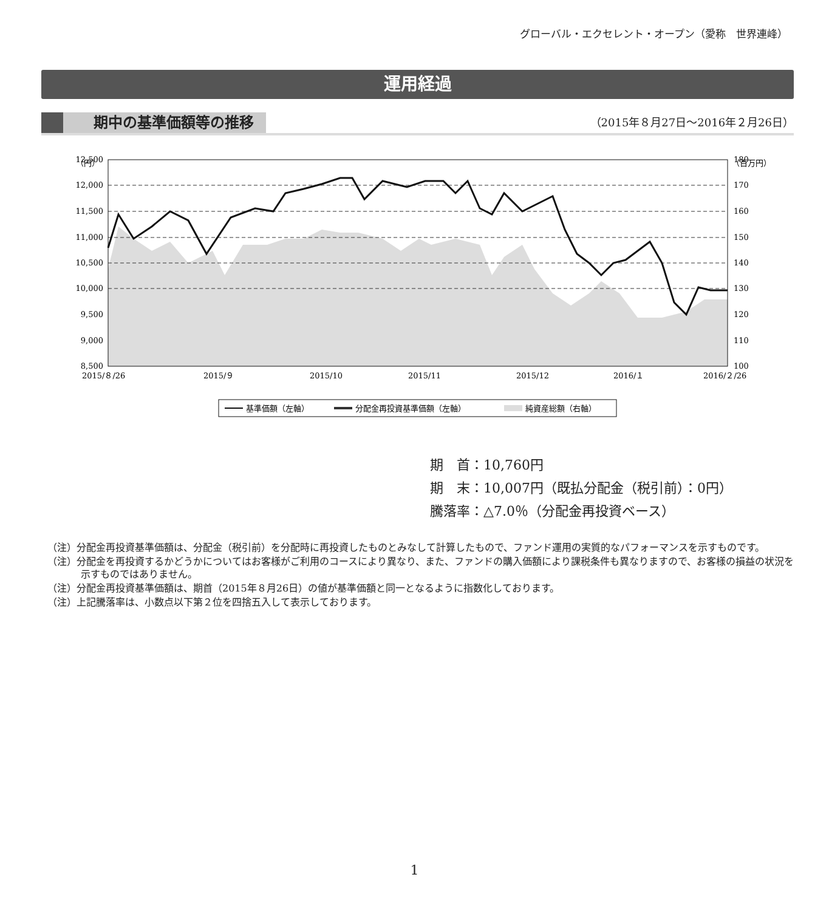グローバル・エクセレント・オープン（愛称　世界連峰）
運用経過
期中の基準価額等の推移
（2015年８月27日～2016年２月26日）
（円）
（百万円）
12,500
12,000
11,500
11,000
10,500
10,000
9,500
9,000
8,500
180
170
160
150
140
130
120
110
100
2015/８/26
2015/９
2015/10
2015/11
2015/12
2016/１
2016/２/26
基準価額（左軸）
分配金再投資基準価額（左軸）
純資産総額（右軸）
期　首：10,760円
期　末：10,007円（既払分配金（税引前）：0円）
騰落率：△7.0％（分配金再投資ベース）
（注）分配金再投資基準価額は、分配金（税引前）を分配時に再投資したものとみなして計算したもので、ファンド運用の実質的なパフォーマンスを示すものです。
（注）分配金を再投資するかどうかについてはお客様がご利用のコースにより異なり、また、ファンドの購入価額により課税条件も異なりますので、お客様の損益の状況を示すものではありません。
（注）分配金再投資基準価額は、期首（2015年８月26日）の値が基準価額と同一となるように指数化しております。
（注）上記騰落率は、小数点以下第２位を四捨五入して表示しております。
1